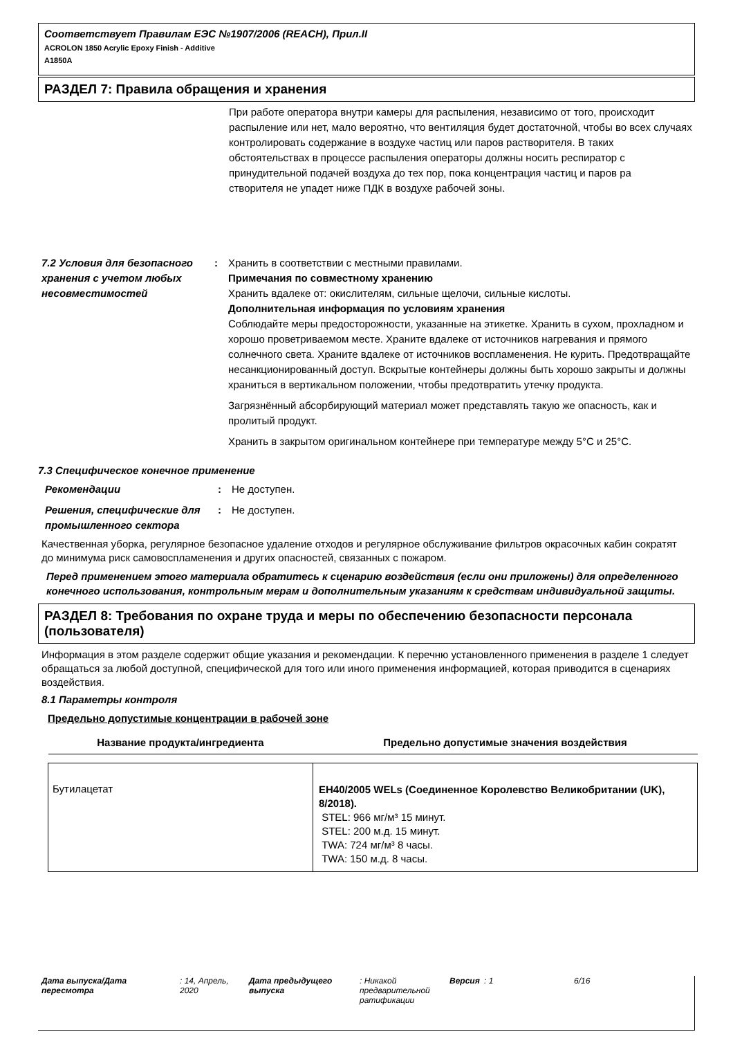Соответствует Правилам ЕЭС №1907/2006 (REACH), Прил.II
ACROLON 1850 Acrylic Epoxy Finish - Additive
A1850A
РАЗДЕЛ 7: Правила обращения и хранения
При работе оператора внутри камеры для распыления, независимо от того, происходит распыление или нет, мало вероятно, что вентиляция будет достаточной, чтобы во всех случаях контролировать содержание в воздухе частиц или паров растворителя. В таких обстоятельствах в процессе распыления операторы должны носить респиратор с принудительной подачей воздуха до тех пор, пока концентрация частиц и паров ра
створителя не упадет ниже ПДК в воздухе рабочей зоны.
7.2 Условия для безопасного хранения с учетом любых несовместимостей
: Хранить в соответствии с местными правилами.
Примечания по совместному хранению
Хранить вдалеке от: окислителям, сильные щелочи, сильные кислоты.
Дополнительная информация по условиям хранения
Соблюдайте меры предосторожности, указанные на этикетке. Хранить в сухом, прохладном и хорошо проветриваемом месте. Храните вдалеке от источников нагревания и прямого солнечного света. Храните вдалеке от источников воспламенения. Не курить. Предотвращайте несанкционированный доступ. Вскрытые контейнеры должны быть хорошо закрыты и должны храниться в вертикальном положении, чтобы предотвратить утечку продукта.
Загрязнённый абсорбирующий материал может представлять такую же опасность, как и пролитый продукт.
Хранить в закрытом оригинальном контейнере при температуре между 5°C и 25°C.
7.3 Специфическое конечное применение
Рекомендации : Не доступен.
Решения, специфические для промышленного сектора
: Не доступен.
Качественная уборка, регулярное безопасное удаление отходов и регулярное обслуживание фильтров окрасочных кабин сократят до минимума риск самовоспламенения и других опасностей, связанных с пожаром.
Перед применением этого материала обратитесь к сценарию воздействия (если они приложены) для определенного конечного использования, контрольным мерам и дополнительным указаниям к средствам индивидуальной защиты.
РАЗДЕЛ 8: Требования по охране труда и меры по обеспечению безопасности персонала (пользователя)
Информация в этом разделе содержит общие указания и рекомендации. К перечню установленного применения в разделе 1 следует обращаться за любой доступной, специфической для того или иного применения информацией, которая приводится в сценариях воздействия.
8.1 Параметры контроля
Предельно допустимые концентрации в рабочей зоне
| Название продукта/ингредиента | Предельно допустимые значения воздействия |
| --- | --- |
| Бутилацетат | EH40/2005 WELs (Соединенное Королевство Великобритании (UK), 8/2018). STEL: 966 мг/м³ 15 минут. STEL: 200 м.д. 15 минут. TWA: 724 мг/м³ 8 часы. TWA: 150 м.д. 8 часы. |
Дата выпуска/Дата пересмотра
: 14, Апрель, 2020
Дата предыдущего выпуска
: Никакой предварительной ратификации
Версия : 1 6/16